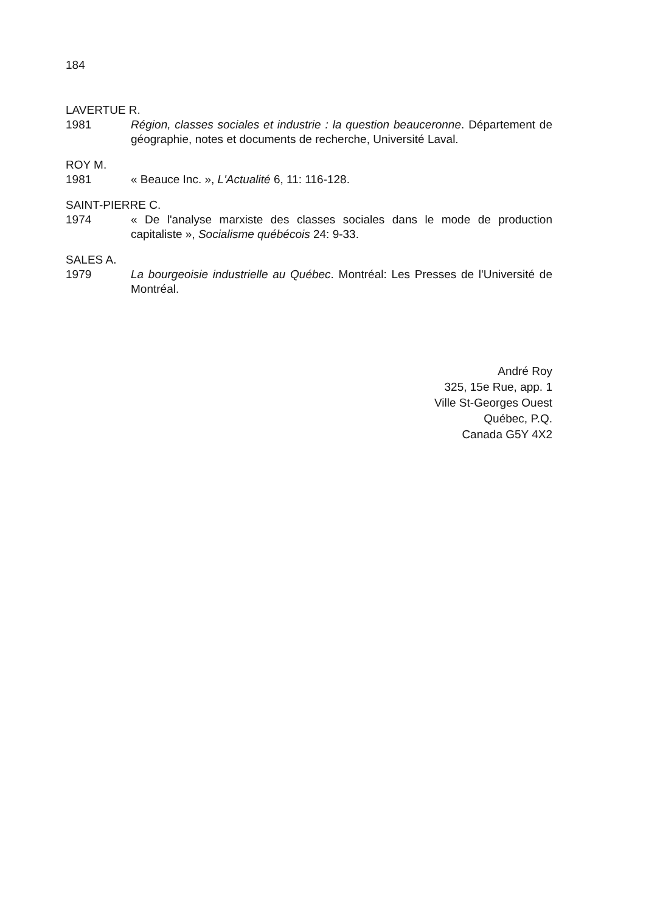184
LAVERTUE R.
1981 Région, classes sociales et industrie : la question beauceronne. Département de géographie, notes et documents de recherche, Université Laval.
ROY M.
1981 « Beauce Inc. », L'Actualité 6, 11: 116-128.
SAINT-PIERRE C.
1974 « De l'analyse marxiste des classes sociales dans le mode de production capitaliste », Socialisme québécois 24: 9-33.
SALES A.
1979 La bourgeoisie industrielle au Québec. Montréal: Les Presses de l'Université de Montréal.
André Roy
325, 15e Rue, app. 1
Ville St-Georges Ouest
Québec, P.Q.
Canada G5Y 4X2